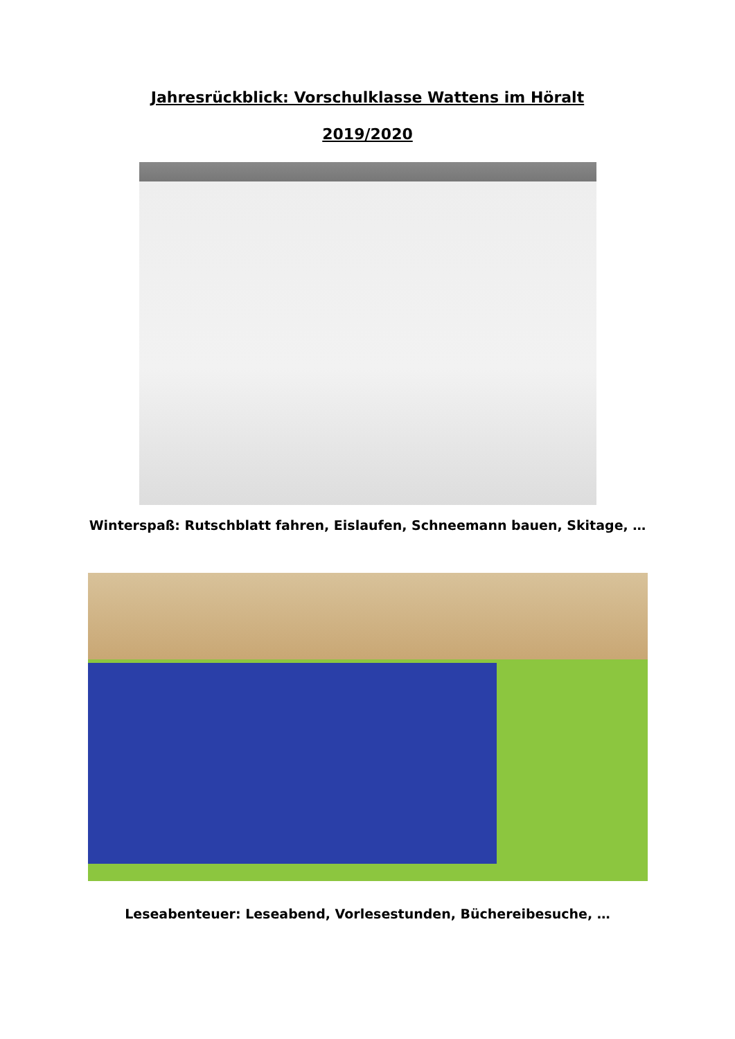Jahresrückblick: Vorschulklasse Wattens im Höralt
2019/2020
Winterspaß: Rutschblatt fahren, Eislaufen, Schneemann bauen, Skitage, …
Leseabenteuer: Leseabend, Vorlesestunden, Büchereibesuche, …